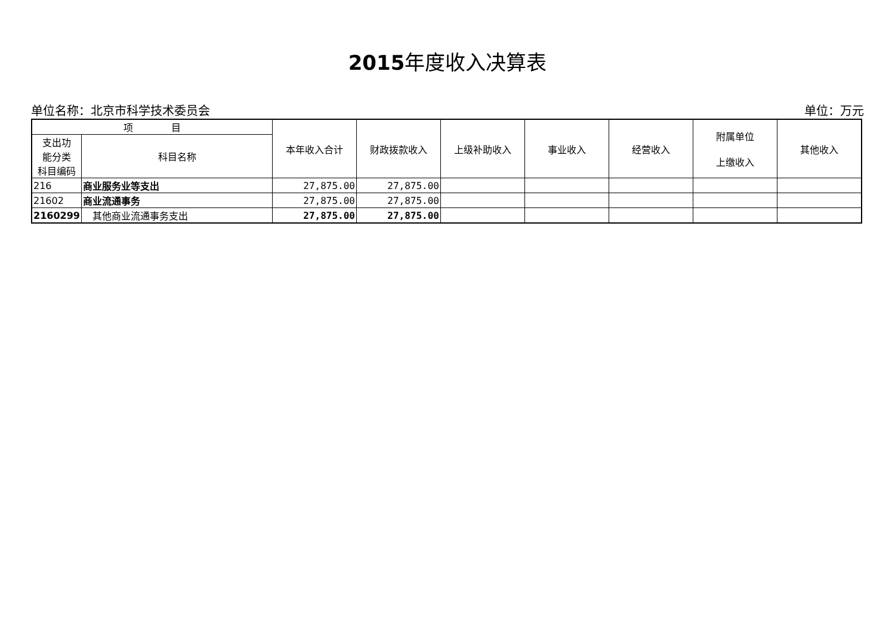2015年度收入决算表
单位名称：北京市科学技术委员会 单位：万元
| 项 目 | | 本年收入合计 | 财政拨款收入 | 上级补助收入 | 事业收入 | 经营收入 | 附属单位 上缴收入 | 其他收入 |
| --- | --- | --- | --- | --- | --- | --- | --- | --- |
| 支出功 能分类 科目编码 | 科目名称 | | | | | | | |
| 216 | 商业服务业等支出 | 27,875.00 | 27,875.00 | | | | | |
| 21602 | 商业流通事务 | 27,875.00 | 27,875.00 | | | | | |
| 2160299 | 其他商业流通事务支出 | 27,875.00 | 27,875.00 | | | | | |